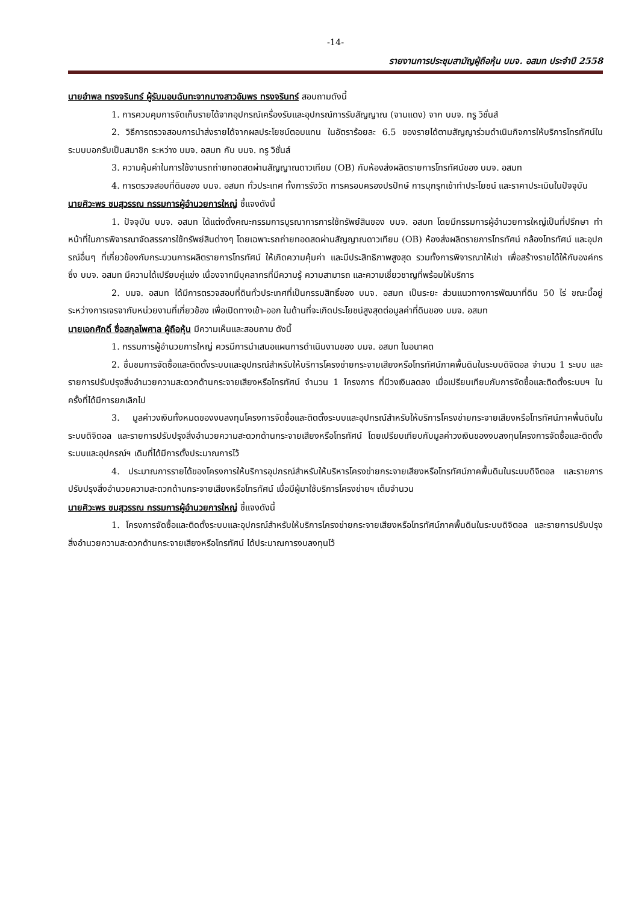-14-
รายงานการประชุมสามัญผู้ถือหุ้น บมจ. อสมท ประจำปี 2558
นายอำพล ทรงจรินทร์ ผู้รับมอบฉันทะจากนางสาวอัมพร ทรงจรินทร์ สอบถามดังนี้
1. การควบคุมการจัดเก็บรายได้จากอุปกรณ์เครื่องรับและอุปกรณ์การรับสัญญาณ (จานแดง) จาก บมจ. ทรู วิชั่นส์
2. วิธีการตรวจสอบการนำส่งรายได้จากผลประโยชน์ตอบแทน ในอัตราร้อยละ 6.5 ของรายได้ตามสัญญาร่วมดำเนินกิจการให้บริการโทรทัศน์ในระบบบอกรับเป็นสมาชิก ระหว่าง บมจ. อสมท กับ บมจ. ทรู วิชั่นส์
3. ความคุ้มค่าในการใช้งานรถถ่ายทอดสดผ่านสัญญาณดาวเทียม (OB) กับห้องส่งผลิตรายการโทรทัศน์ของ บมจ. อสมท
4. การตรวจสอบที่ดินของ บมจ. อสมท ทั่วประเทศ ทั้งการรังวัด การครอบครองปรปักษ์ การบุกรุกเข้าทำประโยชน์ และราคาประเมินในปัจจุบัน
นายศิวะพร ชมสุวรรณ กรรมการผู้อำนวยการใหญ่ ชี้แจงดังนี้
1. ปัจจุบัน บมจ. อสมท ได้แต่งตั้งคณะกรรมการบูรณาการการใช้ทรัพย์สินของ บมจ. อสมท โดยมีกรรมการผู้อำนวยการใหญ่เป็นที่ปรึกษา ทำหน้าที่ในการพิจารณาจัดสรรการใช้ทรัพย์สินต่างๆ โดยเฉพาะรถถ่ายทอดสดผ่านสัญญาณดาวเทียม (OB) ห้องส่งผลิตรายการโทรทัศน์ กล้องโทรทัศน์ และอุปกรณ์อื่นๆ ที่เกี่ยวข้องกับกระบวนการผลิตรายการโทรทัศน์ ให้เกิดความคุ้มค่า และมีประสิทธิภาพสูงสุด รวมทั้งการพิจารณาให้เช่า เพื่อสร้างรายได้ให้กับองค์กร ซึ่ง บมจ. อสมท มีความได้เปรียบคู่แข่ง เนื่องจากมีบุคลากรที่มีความรู้ ความสามารถ และความเชี่ยวชาญที่พร้อมให้บริการ
2. บมจ. อสมท ได้มีการตรวจสอบที่ดินทั่วประเทศที่เป็นกรรมสิทธิ์ของ บมจ. อสมท เป็นระยะ ส่วนแนวทางการพัฒนาที่ดิน 50 ไร่ ขณะนี้อยู่ระหว่างการเจรจากับหน่วยงานที่เกี่ยวข้อง เพื่อเปิดทางเข้า-ออก ในด้านที่จะเกิดประโยชน์สูงสุดต่อมูลค่าที่ดินของ บมจ. อสมท
นายเอกศักดิ์ ซื่อสกุลไพศาล ผู้ถือหุ้น มีความเห็นและสอบถาม ดังนี้
1. กรรมการผู้อำนวยการใหญ่ ควรมีการนำเสนอแผนการดำเนินงานของ บมจ. อสมท ในอนาคต
2. ชื่นชมการจัดซื้อและติดตั้งระบบและอุปกรณ์สำหรับให้บริการโครงข่ายกระจายเสียงหรือโทรทัศน์ภาคพื้นดินในระบบดิจิตอล จำนวน 1 ระบบ และรายการปรับปรุงสิ่งอำนวยความสะดวกด้านกระจายเสียงหรือโทรทัศน์ จำนวน 1 โครงการ ที่มีวงเงินลดลง เมื่อเปรียบเทียบกับการจัดซื้อและติดตั้งระบบฯ ในครั้งที่ได้มีการยกเลิกไป
3. มูลค่าวงเงินทั้งหมดของงบลงทุนโครงการจัดซื้อและติดตั้งระบบและอุปกรณ์สำหรับให้บริการโครงข่ายกระจายเสียงหรือโทรทัศน์ภาคพื้นดินในระบบดิจิตอล และรายการปรับปรุงสิ่งอำนวยความสะดวกด้านกระจายเสียงหรือโทรทัศน์ โดยเปรียบเทียบกับมูลค่าวงเงินของงบลงทุนโครงการจัดซื้อและติดตั้งระบบและอุปกรณ์ฯ เดิมที่ได้มีการตั้งประมาณการไว้
4. ประมาณการรายได้ของโครงการให้บริการอุปกรณ์สำหรับให้บริหารโครงข่ายกระจายเสียงหรือโทรทัศน์ภาคพื้นดินในระบบดิจิตอล และรายการปรับปรุงสิ่งอำนวยความสะดวกด้านกระจายเสียงหรือโทรทัศน์ เมื่อมีผู้มาใช้บริการโครงข่ายฯ เต็มจำนวน
นายศิวะพร ชมสุวรรณ กรรมการผู้อำนวยการใหญ่ ชี้แจงดังนี้
1. โครงการจัดซื้อและติดตั้งระบบและอุปกรณ์สำหรับให้บริการโครงข่ายกระจายเสียงหรือโทรทัศน์ภาคพื้นดินในระบบดิจิตอล และรายการปรับปรุงสิ่งอำนวยความสะดวกด้านกระจายเสียงหรือโทรทัศน์ ได้ประมาณการงบลงทุนไว้